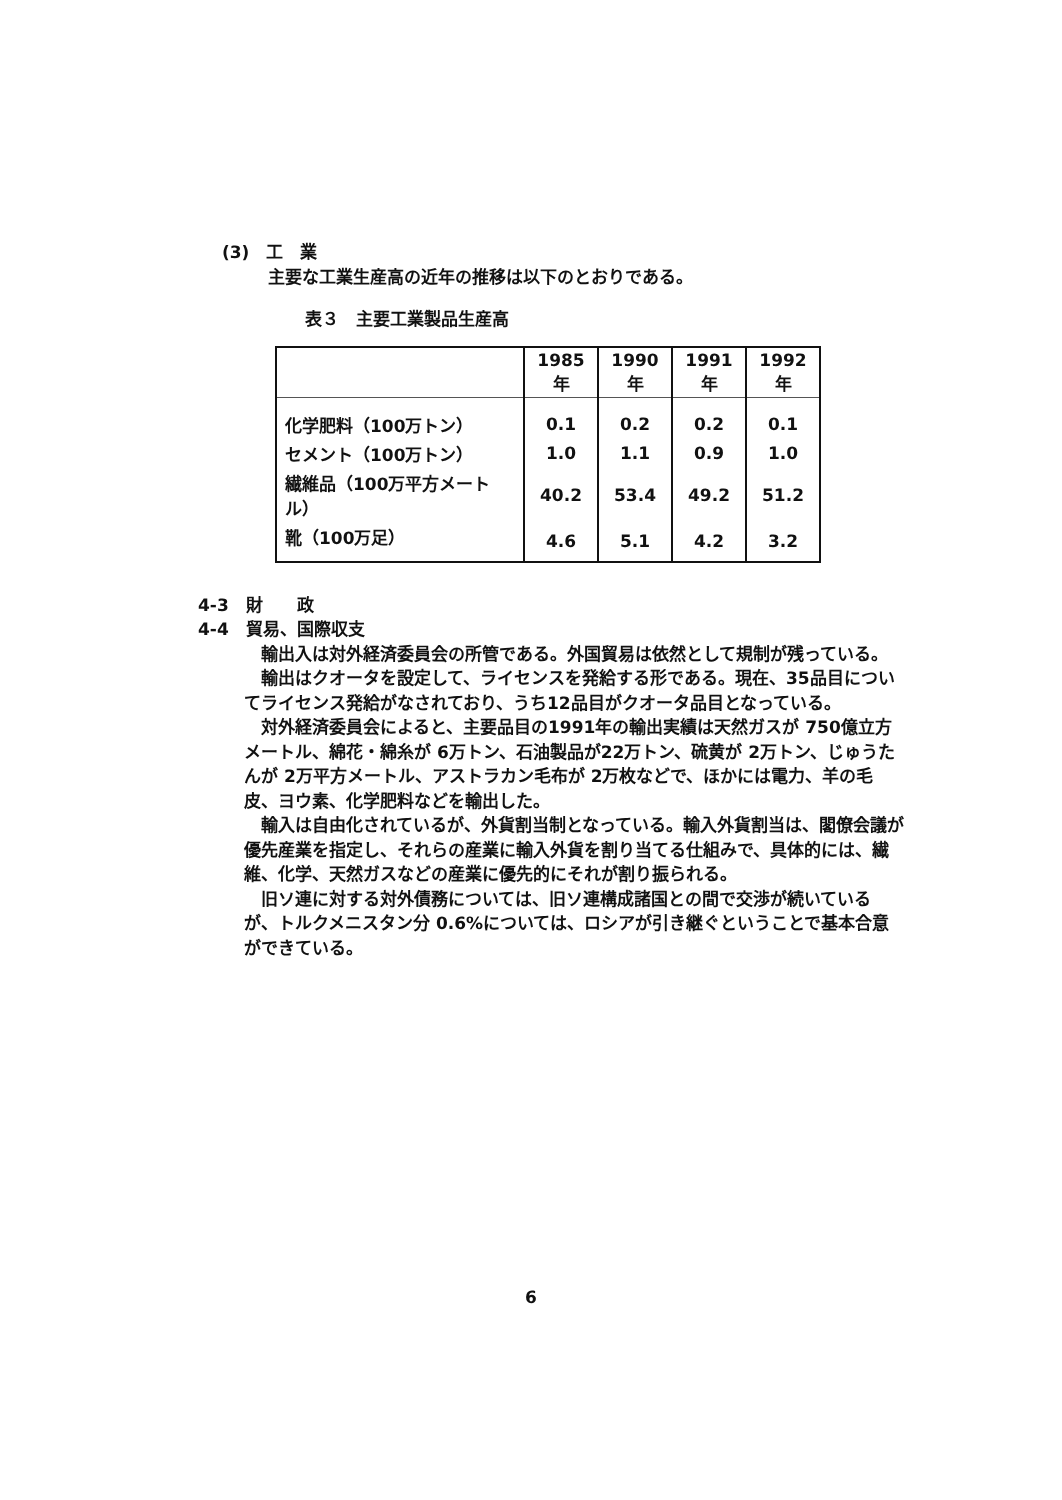(3)　工　業
主要な工業生産高の近年の推移は以下のとおりである。
表３　主要工業製品生産高
| | 1985年 | 1990年 | 1991年 | 1992年 |
| --- | --- | --- | --- | --- |
| 化学肥料（100万トン） | 0.1 | 0.2 | 0.2 | 0.1 |
| セメント（100万トン） | 1.0 | 1.1 | 0.9 | 1.0 |
| 繊維品（100万平方メートル） | 40.2 | 53.4 | 49.2 | 51.2 |
| 靴（100万足） | 4.6 | 5.1 | 4.2 | 3.2 |
4-3　財　　政
4-4　貿易、国際収支
　輸出入は対外経済委員会の所管である。外国貿易は依然として規制が残っている。
　輸出はクオータを設定して、ライセンスを発給する形である。現在、35品目についてライセンス発給がなされており、うち12品目がクオータ品目となっている。
　対外経済委員会によると、主要品目の1991年の輸出実績は天然ガスが 750億立方メートル、綿花・綿糸が 6万トン、石油製品が22万トン、硫黄が 2万トン、じゅうたんが 2万平方メートル、アストラカン毛布が 2万枚などで、ほかには電力、羊の毛皮、ヨウ素、化学肥料などを輸出した。
　輸入は自由化されているが、外貨割当制となっている。輸入外貨割当は、閣僚会議が優先産業を指定し、それらの産業に輸入外貨を割り当てる仕組みで、具体的には、繊維、化学、天然ガスなどの産業に優先的にそれが割り振られる。
　旧ソ連に対する対外債務については、旧ソ連構成諸国との間で交渉が続いているが、トルクメニスタン分 0.6%については、ロシアが引き継ぐということで基本合意ができている。
6